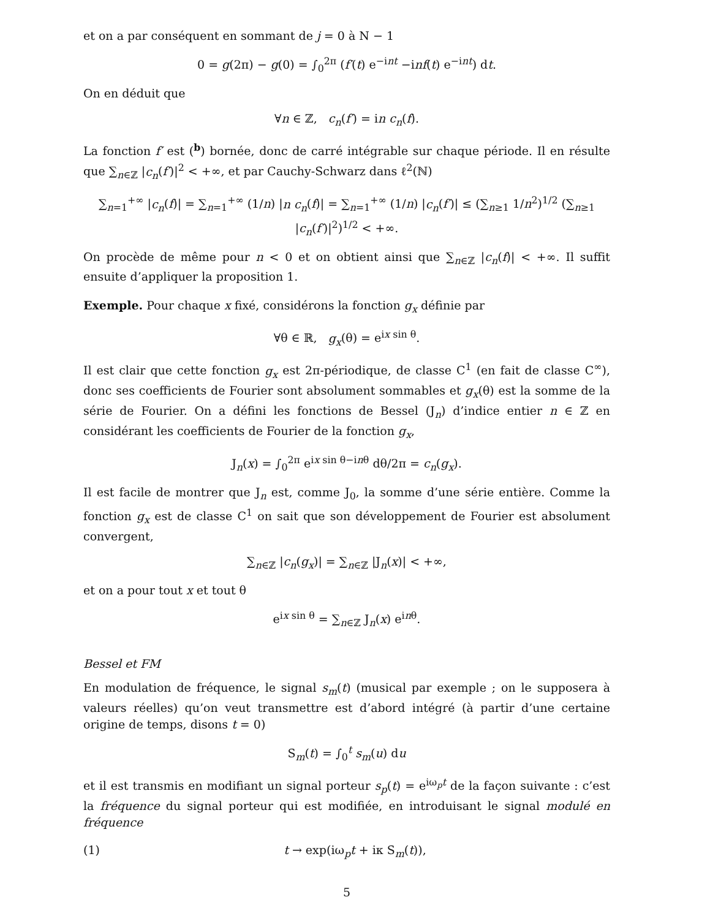et on a par conséquent en sommant de j = 0 à N − 1
0 = g(2π) − g(0) = ∫<sub>0</sub><sup>2π</sup> (f′(t) e<sup>−int</sup> −inf(t) e<sup>−int</sup>) dt.
On en déduit que
∀n ∈ ℤ, c<sub>n</sub>(f′) = in c<sub>n</sub>(f).
La fonction f′ est (<sup>b</sup>) bornée, donc de carré intégrable sur chaque période. Il en résulte que ∑<sub>n∈ℤ</sub> |c<sub>n</sub>(f′)|<sup>2</sup> < +∞, et par Cauchy-Schwarz dans ℓ<sup>2</sup>(ℕ)
∑<sub>n=1</sub><sup>+∞</sup> |c<sub>n</sub>(f)| = ∑<sub>n=1</sub><sup>+∞</sup> (1/n) |n c<sub>n</sub>(f)| = ∑<sub>n=1</sub><sup>+∞</sup> (1/n) |c<sub>n</sub>(f′)| ≤ (∑<sub>n≥1</sub> 1/n<sup>2</sup>)<sup>1/2</sup> (∑<sub>n≥1</sub> |c<sub>n</sub>(f′)|<sup>2</sup>)<sup>1/2</sup> < +∞.
On procède de même pour n < 0 et on obtient ainsi que ∑<sub>n∈ℤ</sub> |c<sub>n</sub>(f)| < +∞. Il suffit ensuite d’appliquer la proposition 1.
Exemple. Pour chaque x fixé, considérons la fonction g<sub>x</sub> définie par
∀θ ∈ ℝ, g<sub>x</sub>(θ) = e<sup>ix sin θ</sup>.
Il est clair que cette fonction g<sub>x</sub> est 2π-périodique, de classe C<sup>1</sup> (en fait de classe C<sup>∞</sup>), donc ses coefficients de Fourier sont absolument sommables et g<sub>x</sub>(θ) est la somme de la série de Fourier. On a défini les fonctions de Bessel (J<sub>n</sub>) d’indice entier n ∈ ℤ en considérant les coefficients de Fourier de la fonction g<sub>x</sub>,
J<sub>n</sub>(x) = ∫<sub>0</sub><sup>2π</sup> e<sup>ix sin θ−inθ</sup> dθ/2π = c<sub>n</sub>(g<sub>x</sub>).
Il est facile de montrer que J<sub>n</sub> est, comme J<sub>0</sub>, la somme d’une série entière. Comme la fonction g<sub>x</sub> est de classe C<sup>1</sup> on sait que son développement de Fourier est absolument convergent,
∑<sub>n∈ℤ</sub> |c<sub>n</sub>(g<sub>x</sub>)| = ∑<sub>n∈ℤ</sub> |J<sub>n</sub>(x)| < +∞,
et on a pour tout x et tout θ
e<sup>ix sin θ</sup> = ∑<sub>n∈ℤ</sub> J<sub>n</sub>(x) e<sup>inθ</sup>.
Bessel et FM
En modulation de fréquence, le signal s<sub>m</sub>(t) (musical par exemple ; on le supposera à valeurs réelles) qu’on veut transmettre est d’abord intégré (à partir d’une certaine origine de temps, disons t = 0)
S<sub>m</sub>(t) = ∫<sub>0</sub><sup>t</sup> s<sub>m</sub>(u) du
et il est transmis en modifiant un signal porteur s<sub>p</sub>(t) = e<sup>iω<sub>p</sub>t</sup> de la façon suivante : c’est la fréquence du signal porteur qui est modifiée, en introduisant le signal modulé en fréquence
(1) t → exp(iω<sub>p</sub>t + iκ S<sub>m</sub>(t)),
5